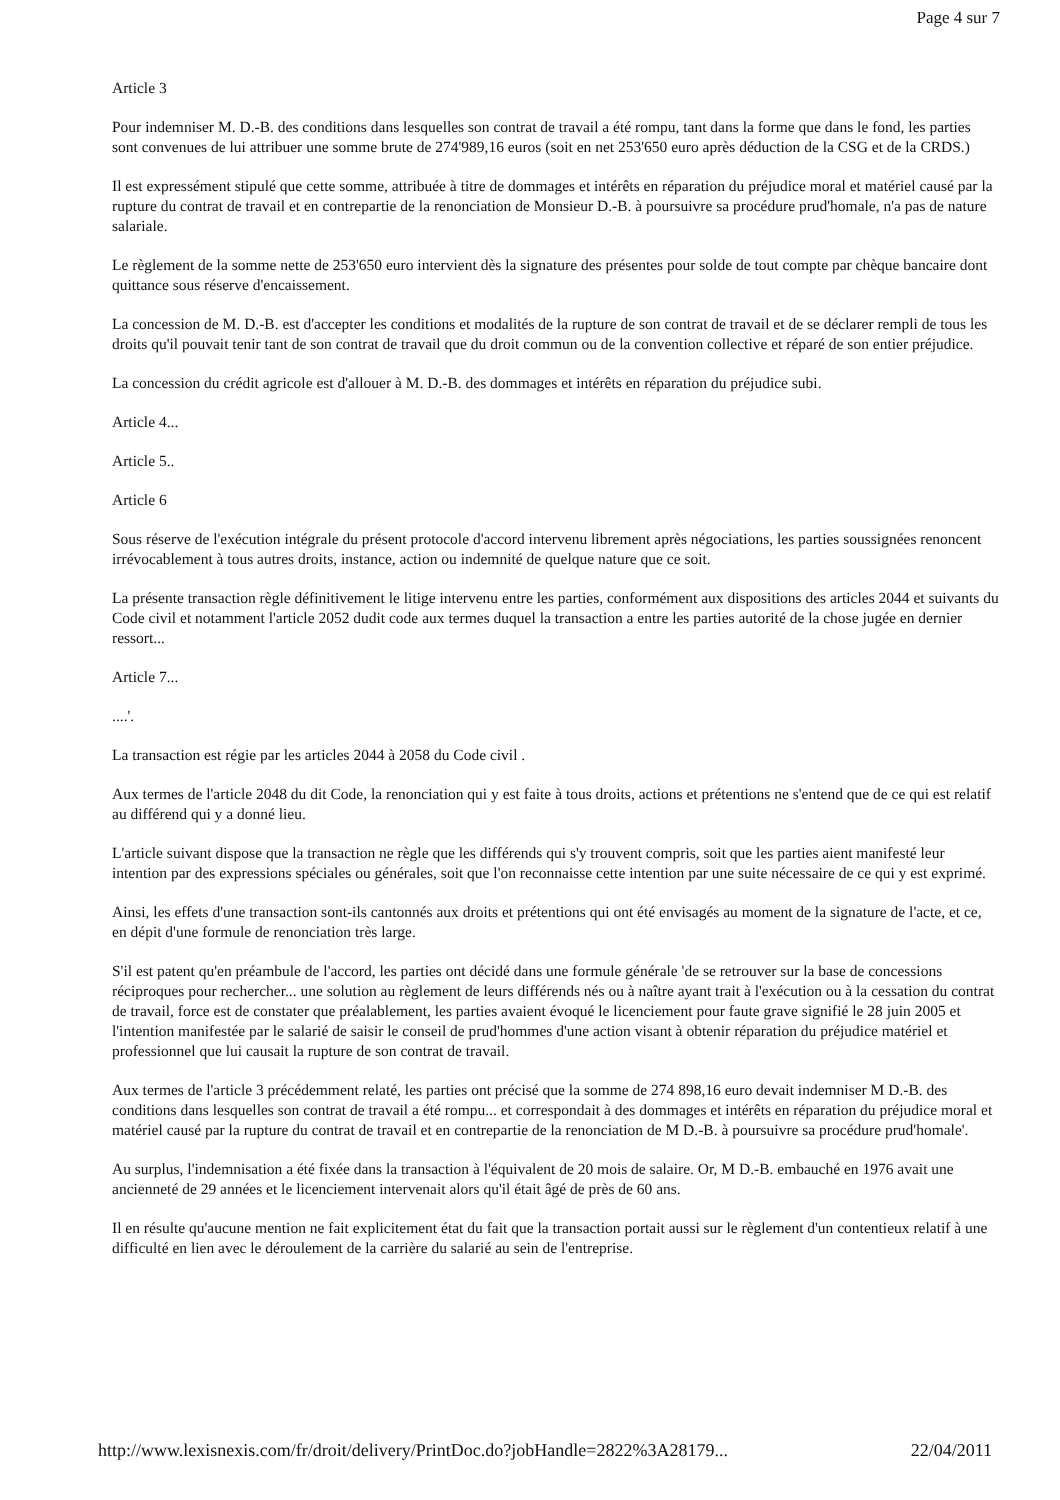Page 4 sur 7
Article 3
Pour indemniser M. D.-B. des conditions dans lesquelles son contrat de travail a été rompu, tant dans la forme que dans le fond, les parties sont convenues de lui attribuer une somme brute de 274'989,16 euros (soit en net 253'650 euro après déduction de la CSG et de la CRDS.)
Il est expressément stipulé que cette somme, attribuée à titre de dommages et intérêts en réparation du préjudice moral et matériel causé par la rupture du contrat de travail et en contrepartie de la renonciation de Monsieur D.-B. à poursuivre sa procédure prud'homale, n'a pas de nature salariale.
Le règlement de la somme nette de 253'650 euro intervient dès la signature des présentes pour solde de tout compte par chèque bancaire dont quittance sous réserve d'encaissement.
La concession de M. D.-B. est d'accepter les conditions et modalités de la rupture de son contrat de travail et de se déclarer rempli de tous les droits qu'il pouvait tenir tant de son contrat de travail que du droit commun ou de la convention collective et réparé de son entier préjudice.
La concession du crédit agricole est d'allouer à M. D.-B. des dommages et intérêts en réparation du préjudice subi.
Article 4...
Article 5..
Article 6
Sous réserve de l'exécution intégrale du présent protocole d'accord intervenu librement après négociations, les parties soussignées renoncent irrévocablement à tous autres droits, instance, action ou indemnité de quelque nature que ce soit.
La présente transaction règle définitivement le litige intervenu entre les parties, conformément aux dispositions des articles 2044 et suivants du Code civil et notamment l'article 2052 dudit code aux termes duquel la transaction a entre les parties autorité de la chose jugée en dernier ressort...
Article 7...
....'.
La transaction est régie par les articles 2044 à 2058 du Code civil .
Aux termes de l'article 2048 du dit Code, la renonciation qui y est faite à tous droits, actions et prétentions ne s'entend que de ce qui est relatif au différend qui y a donné lieu.
L'article suivant dispose que la transaction ne règle que les différends qui s'y trouvent compris, soit que les parties aient manifesté leur intention par des expressions spéciales ou générales, soit que l'on reconnaisse cette intention par une suite nécessaire de ce qui y est exprimé.
Ainsi, les effets d'une transaction sont-ils cantonnés aux droits et prétentions qui ont été envisagés au moment de la signature de l'acte, et ce, en dépit d'une formule de renonciation très large.
S'il est patent qu'en préambule de l'accord, les parties ont décidé dans une formule générale 'de se retrouver sur la base de concessions réciproques pour rechercher... une solution au règlement de leurs différends nés ou à naître ayant trait à l'exécution ou à la cessation du contrat de travail, force est de constater que préalablement, les parties avaient évoqué le licenciement pour faute grave signifié le 28 juin 2005 et l'intention manifestée par le salarié de saisir le conseil de prud'hommes d'une action visant à obtenir réparation du préjudice matériel et professionnel que lui causait la rupture de son contrat de travail.
Aux termes de l'article 3 précédemment relaté, les parties ont précisé que la somme de 274 898,16 euro devait indemniser M D.-B. des conditions dans lesquelles son contrat de travail a été rompu... et correspondait à des dommages et intérêts en réparation du préjudice moral et matériel causé par la rupture du contrat de travail et en contrepartie de la renonciation de M D.-B. à poursuivre sa procédure prud'homale'.
Au surplus, l'indemnisation a été fixée dans la transaction à l'équivalent de 20 mois de salaire. Or, M D.-B. embauché en 1976 avait une ancienneté de 29 années et le licenciement intervenait alors qu'il était âgé de près de 60 ans.
Il en résulte qu'aucune mention ne fait explicitement état du fait que la transaction portait aussi sur le règlement d'un contentieux relatif à une difficulté en lien avec le déroulement de la carrière du salarié au sein de l'entreprise.
http://www.lexisnexis.com/fr/droit/delivery/PrintDoc.do?jobHandle=2822%3A28179... 22/04/2011